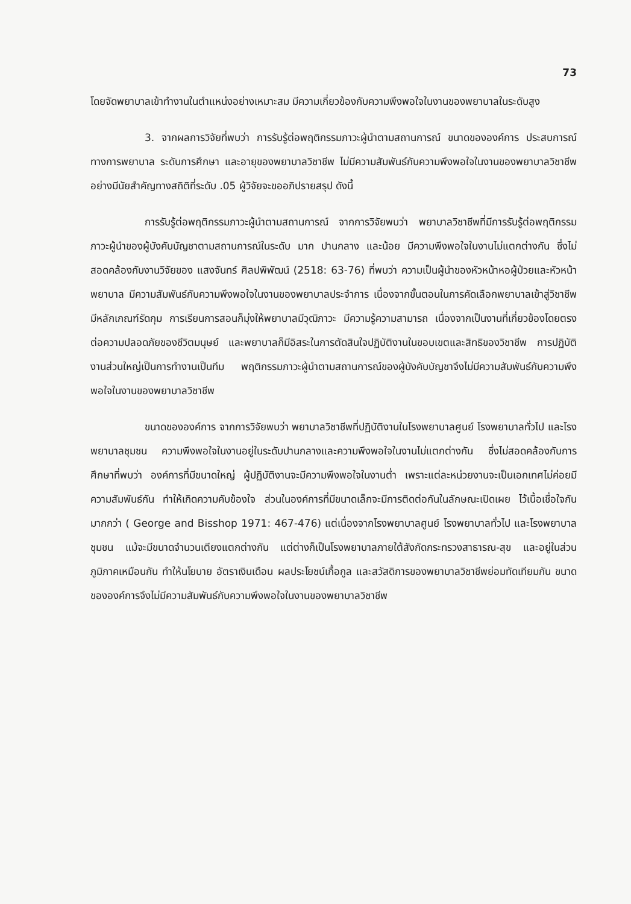73
โดยจัดพยาบาลเข้าทำงานในตำแหน่งอย่างเหมาะสม มีความเกี่ยวข้องกับความพึงพอใจในงานของพยาบาลในระดับสูง
3. จากผลการวิจัยที่พบว่า การรับรู้ต่อพฤติกรรมภาวะผู้นำตามสถานการณ์ ขนาดขององค์การ ประสบการณ์ทางการพยาบาล ระดับการศึกษา และอายุของพยาบาลวิชาชีพ ไม่มีความสัมพันธ์กับความพึงพอใจในงานของพยาบาลวิชาชีพอย่างมีนัยสำคัญทางสถิติที่ระดับ .05 ผู้วิจัยจะขออภิปรายสรุป ดังนี้
การรับรู้ต่อพฤติกรรมภาวะผู้นำตามสถานการณ์ จากการวิจัยพบว่า พยาบาลวิชาชีพที่มีการรับรู้ต่อพฤติกรรมภาวะผู้นำของผู้บังคับบัญชาตามสถานการณ์ในระดับ มาก ปานกลาง และน้อย มีความพึงพอใจในงานไม่แตกต่างกัน ซึ่งไม่สอดคล้องกับงานวิจัยของ แสงจันทร์ ศิลปพิพัฒน์ (2518: 63-76) ที่พบว่า ความเป็นผู้นำของหัวหน้าหอผู้ป่วยและหัวหน้าพยาบาล มีความสัมพันธ์กับความพึงพอใจในงานของพยาบาลประจำการ เนื่องจากขั้นตอนในการคัดเลือกพยาบาลเข้าสู่วิชาชีพมีหลักเกณฑ์รัดกุม การเรียนการสอนก็มุ่งให้พยาบาลมีวุฒิภาวะ มีความรู้ความสามารถ เนื่องจากเป็นงานที่เกี่ยวข้องโดยตรงต่อความปลอดภัยของชีวิตมนุษย์ และพยาบาลก็มีอิสระในการตัดสินใจปฏิบัติงานในขอบเขตและสิทธิของวิชาชีพ การปฏิบัติงานส่วนใหญ่เป็นการทำงานเป็นทีม พฤติกรรมภาวะผู้นำตามสถานการณ์ของผู้บังคับบัญชาจึงไม่มีความสัมพันธ์กับความพึงพอใจในงานของพยาบาลวิชาชีพ
ขนาดขององค์การ จากการวิจัยพบว่า พยาบาลวิชาชีพที่ปฏิบัติงานในโรงพยาบาลศูนย์ โรงพยาบาลทั่วไป และโรงพยาบาลชุมชน ความพึงพอใจในงานอยู่ในระดับปานกลางและความพึงพอใจในงานไม่แตกต่างกัน ซึ่งไม่สอดคล้องกับการศึกษาที่พบว่า องค์การที่มีขนาดใหญ่ ผู้ปฏิบัติงานจะมีความพึงพอใจในงานต่ำ เพราะแต่ละหน่วยงานจะเป็นเอกเทศไม่ค่อยมีความสัมพันธ์กัน ทำให้เกิดความคับข้องใจ ส่วนในองค์การที่มีขนาดเล็กจะมีการติดต่อกันในลักษณะเปิดเผย ไว้เนื้อเชื่อใจกันมากกว่า ( George and Bisshop 1971: 467-476) แต่เนื่องจากโรงพยาบาลศูนย์ โรงพยาบาลทั่วไป และโรงพยาบาลชุมชน แม้จะมีขนาดจำนวนเตียงแตกต่างกัน แต่ต่างก็เป็นโรงพยาบาลภายใต้สังกัดกระทรวงสาธารณ-สุข และอยู่ในส่วนภูมิภาคเหมือนกัน ทำให้นโยบาย อัตราเงินเดือน ผลประโยชน์เกื้อกูล และสวัสดิการของพยาบาลวิชาชีพย่อมทัดเทียมกัน ขนาดขององค์การจึงไม่มีความสัมพันธ์กับความพึงพอใจในงานของพยาบาลวิชาชีพ